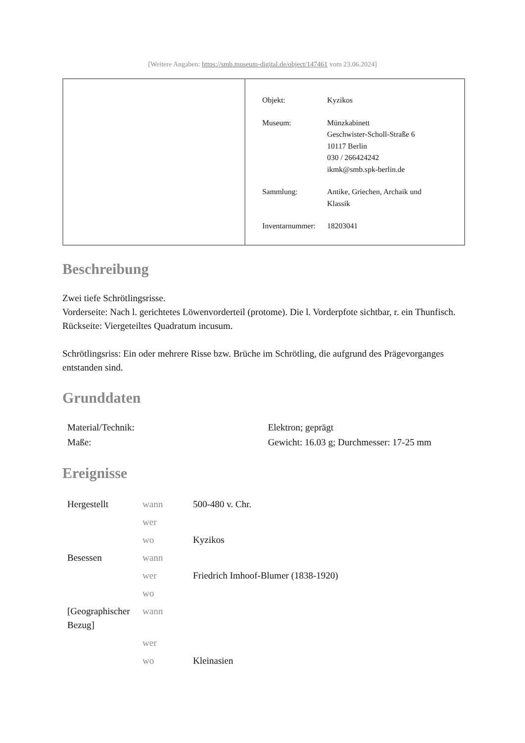[Weitere Angaben: https://smb.museum-digital.de/object/147461 vom 23.06.2024]
| Objekt: | Kyzikos |
| Museum: | Münzkabinett Geschwister-Scholl-Straße 6 10117 Berlin 030 / 266424242 ikmk@smb.spk-berlin.de |
| Sammlung: | Antike, Griechen, Archaik und Klassik |
| Inventarnummer: | 18203041 |
Beschreibung
Zwei tiefe Schrötlingsrisse.
Vorderseite: Nach l. gerichtetes Löwenvorderteil (protome). Die l. Vorderpfote sichtbar, r. ein Thunfisch.
Rückseite: Viergeteiltes Quadratum incusum.
Schrötlingsriss: Ein oder mehrere Risse bzw. Brüche im Schrötling, die aufgrund des Prägevorganges entstanden sind.
Grunddaten
| Material/Technik: | Elektron; geprägt |
| Maße: | Gewicht: 16.03 g; Durchmesser: 17-25 mm |
Ereignisse
| Hergestellt | wann | 500-480 v. Chr. |
| | wer | |
| | wo | Kyzikos |
| Besessen | wann | |
| | wer | Friedrich Imhoof-Blumer (1838-1920) |
| | wo | |
| [Geographischer Bezug] | wann | |
| | wer | |
| | wo | Kleinasien |